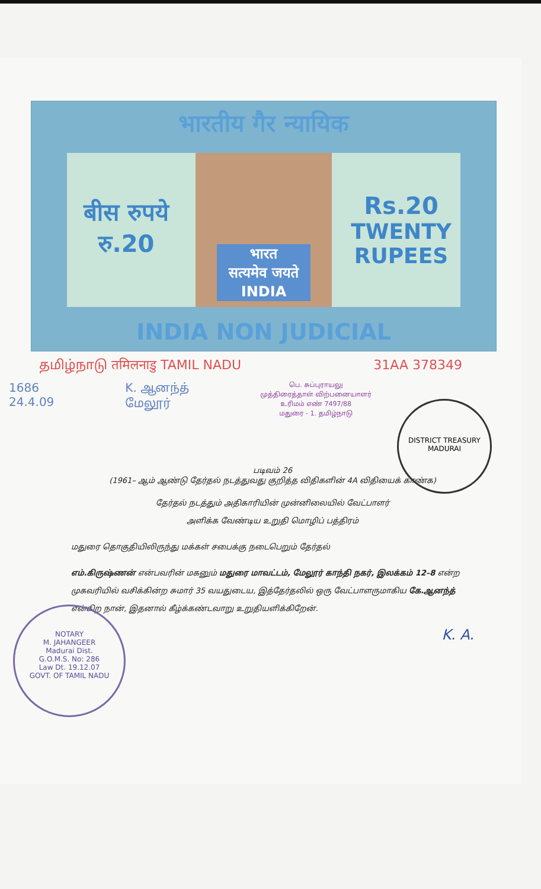भारतीय गैर न्यायिक
बीस रुपये
रु.20
भारत
सत्यमेव जयते
INDIA
Rs.20
TWENTY RUPEES
INDIA NON JUDICIAL
தமிழ்நாடு तमिलनाडु TAMIL NADU 31AA 378349
1686
24.4.09 K. ஆனந்த்
மேலூர்
பெ. சுப்புராயலு
முத்திரைத்தாள் விற்பனையாளர்
உரிமம் எண் 7497/88
மதுரை - 1. தமிழ்நாடு
DISTRICT TREASURY
MADURAI
படிவம் 26
(1961– ஆம் ஆண்டு தேர்தல் நடத்துவது குறித்த விதிகளின் 4A விதியைக் காண்க)
தேர்தல் நடத்தும் அதிகாரியின் முன்னிலையில் வேட்பாளர்
அளிக்க வேண்டிய உறுதி மொழிப் பத்திரம்
மதுரை தொகுதியிலிருந்து மக்கள் சபைக்கு நடைபெறும் தேர்தல்
எம்.கிருஷ்ணன் என்பவரின் மகனும் மதுரை மாவட்டம், மேலூர் காந்தி நகர், இலக்கம் 12–8 என்ற முகவரியில் வசிக்கின்ற சுமார் 35 வயதுடைய, இத்தேர்தலில் ஒரு வேட்பாளருமாகிய கே.ஆனந்த் என்கிற நான், இதனால் கீழ்க்கண்டவாறு உறுதியளிக்கிறேன்.
K. A.
NOTARY
M. JAHANGEER
Madurai Dist.
G.O.M.S. No: 286
Law Dt. 19.12.07
GOVT. OF TAMIL NADU